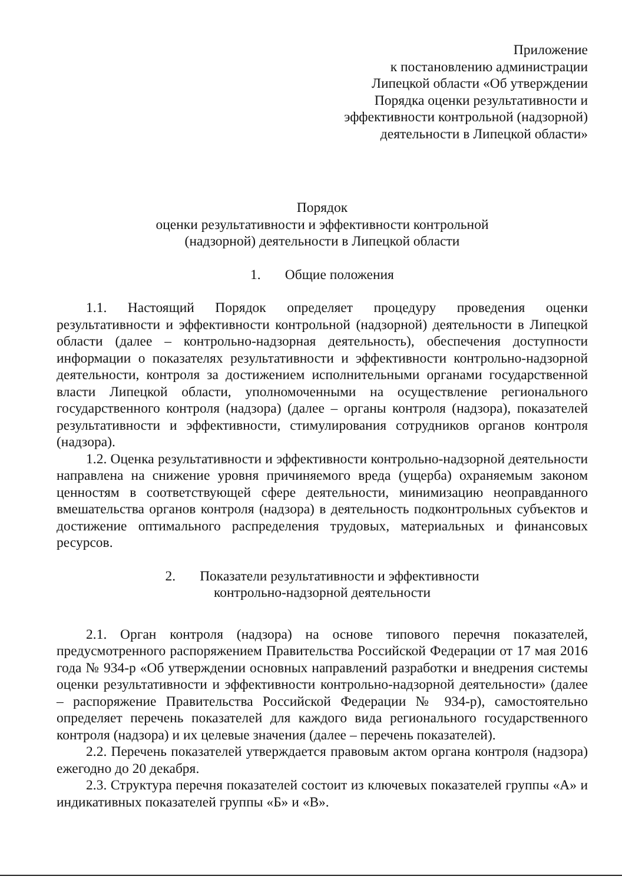Приложение
к постановлению администрации
Липецкой области «Об утверждении
Порядка оценки результативности и
эффективности контрольной (надзорной)
деятельности в Липецкой области»
Порядок
оценки результативности и эффективности контрольной
(надзорной) деятельности в Липецкой области
1. Общие положения
1.1. Настоящий Порядок определяет процедуру проведения оценки результативности и эффективности контрольной (надзорной) деятельности в Липецкой области (далее – контрольно-надзорная деятельность), обеспечения доступности информации о показателях результативности и эффективности контрольно-надзорной деятельности, контроля за достижением исполнительными органами государственной власти Липецкой области, уполномоченными на осуществление регионального государственного контроля (надзора) (далее – органы контроля (надзора), показателей результативности и эффективности, стимулирования сотрудников органов контроля (надзора).
1.2. Оценка результативности и эффективности контрольно-надзорной деятельности направлена на снижение уровня причиняемого вреда (ущерба) охраняемым законом ценностям в соответствующей сфере деятельности, минимизацию неоправданного вмешательства органов контроля (надзора) в деятельность подконтрольных субъектов и достижение оптимального распределения трудовых, материальных и финансовых ресурсов.
2. Показатели результативности и эффективности
контрольно-надзорной деятельности
2.1. Орган контроля (надзора) на основе типового перечня показателей, предусмотренного распоряжением Правительства Российской Федерации от 17 мая 2016 года № 934-р «Об утверждении основных направлений разработки и внедрения системы оценки результативности и эффективности контрольно-надзорной деятельности» (далее – распоряжение Правительства Российской Федерации № 934-р), самостоятельно определяет перечень показателей для каждого вида регионального государственного контроля (надзора) и их целевые значения (далее – перечень показателей).
2.2. Перечень показателей утверждается правовым актом органа контроля (надзора) ежегодно до 20 декабря.
2.3. Структура перечня показателей состоит из ключевых показателей группы «А» и индикативных показателей группы «Б» и «В».